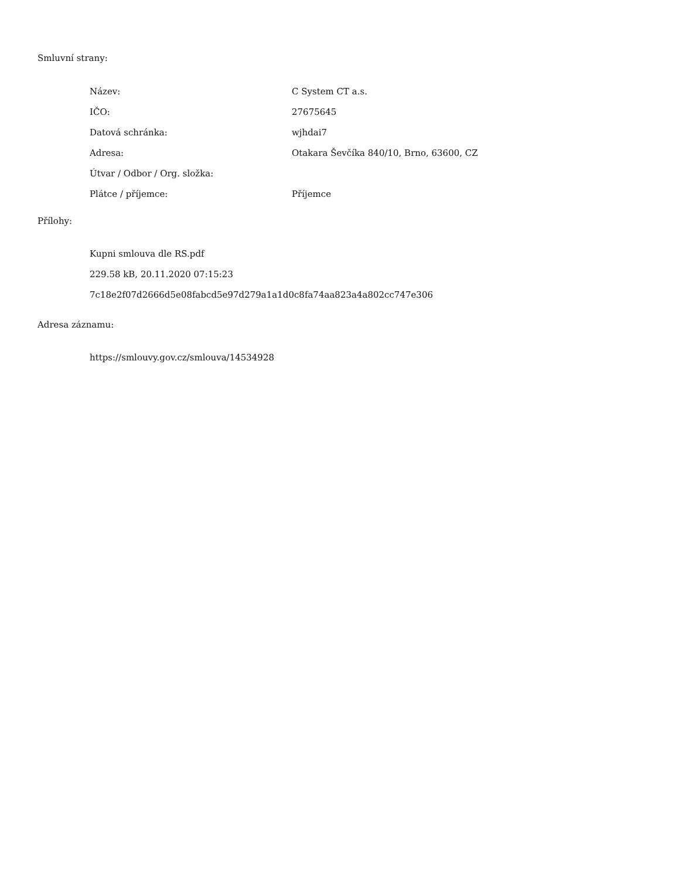Smluvní strany:
| Název: | C System CT a.s. |
| IČO: | 27675645 |
| Datová schránka: | wjhdai7 |
| Adresa: | Otakara Ševčíka 840/10, Brno, 63600, CZ |
| Útvar / Odbor / Org. složka: | |
| Plátce / příjemce: | Příjemce |
Přílohy:
Kupni smlouva dle RS.pdf
229.58 kB, 20.11.2020 07:15:23
7c18e2f07d2666d5e08fabcd5e97d279a1a1d0c8fa74aa823a4a802cc747e306
Adresa záznamu:
https://smlouvy.gov.cz/smlouva/14534928